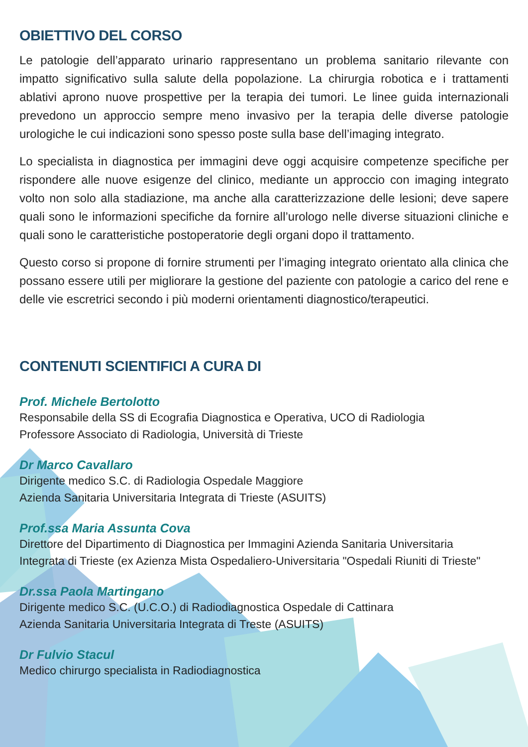OBIETTIVO DEL CORSO
Le patologie dell’apparato urinario rappresentano un problema sanitario rilevante con impatto significativo sulla salute della popolazione. La chirurgia robotica e i trattamenti ablativi aprono nuove prospettive per la terapia dei tumori. Le linee guida internazionali prevedono un approccio sempre meno invasivo per la terapia delle diverse patologie urologiche le cui indicazioni sono spesso poste sulla base dell’imaging integrato.
Lo specialista in diagnostica per immagini deve oggi acquisire competenze specifiche per rispondere alle nuove esigenze del clinico, mediante un approccio con imaging integrato volto non solo alla stadiazione, ma anche alla caratterizzazione delle lesioni; deve sapere quali sono le informazioni specifiche da fornire all’urologo nelle diverse situazioni cliniche e quali sono le caratteristiche postoperatorie degli organi dopo il trattamento.
Questo corso si propone di fornire strumenti per l’imaging integrato orientato alla clinica che possano essere utili per migliorare la gestione del paziente con patologie a carico del rene e delle vie escretrici secondo i più moderni orientamenti diagnostico/terapeutici.
CONTENUTI SCIENTIFICI A CURA DI
Prof. Michele Bertolotto
Responsabile della SS di Ecografia Diagnostica e Operativa, UCO di Radiologia
Professore Associato di Radiologia, Università di Trieste
Dr Marco Cavallaro
Dirigente medico S.C. di Radiologia Ospedale Maggiore
Azienda Sanitaria Universitaria Integrata di Trieste (ASUITS)
Prof.ssa Maria Assunta Cova
Direttore del Dipartimento di Diagnostica per Immagini Azienda Sanitaria Universitaria
Integrata di Trieste (ex Azienza Mista Ospedaliero-Universitaria "Ospedali Riuniti di Trieste"
Dr.ssa Paola Martingano
Dirigente medico S.C. (U.C.O.) di Radiodiagnostica Ospedale di Cattinara
Azienda Sanitaria Universitaria Integrata di Treste (ASUITS)
Dr Fulvio Stacul
Medico chirurgo specialista in Radiodiagnostica